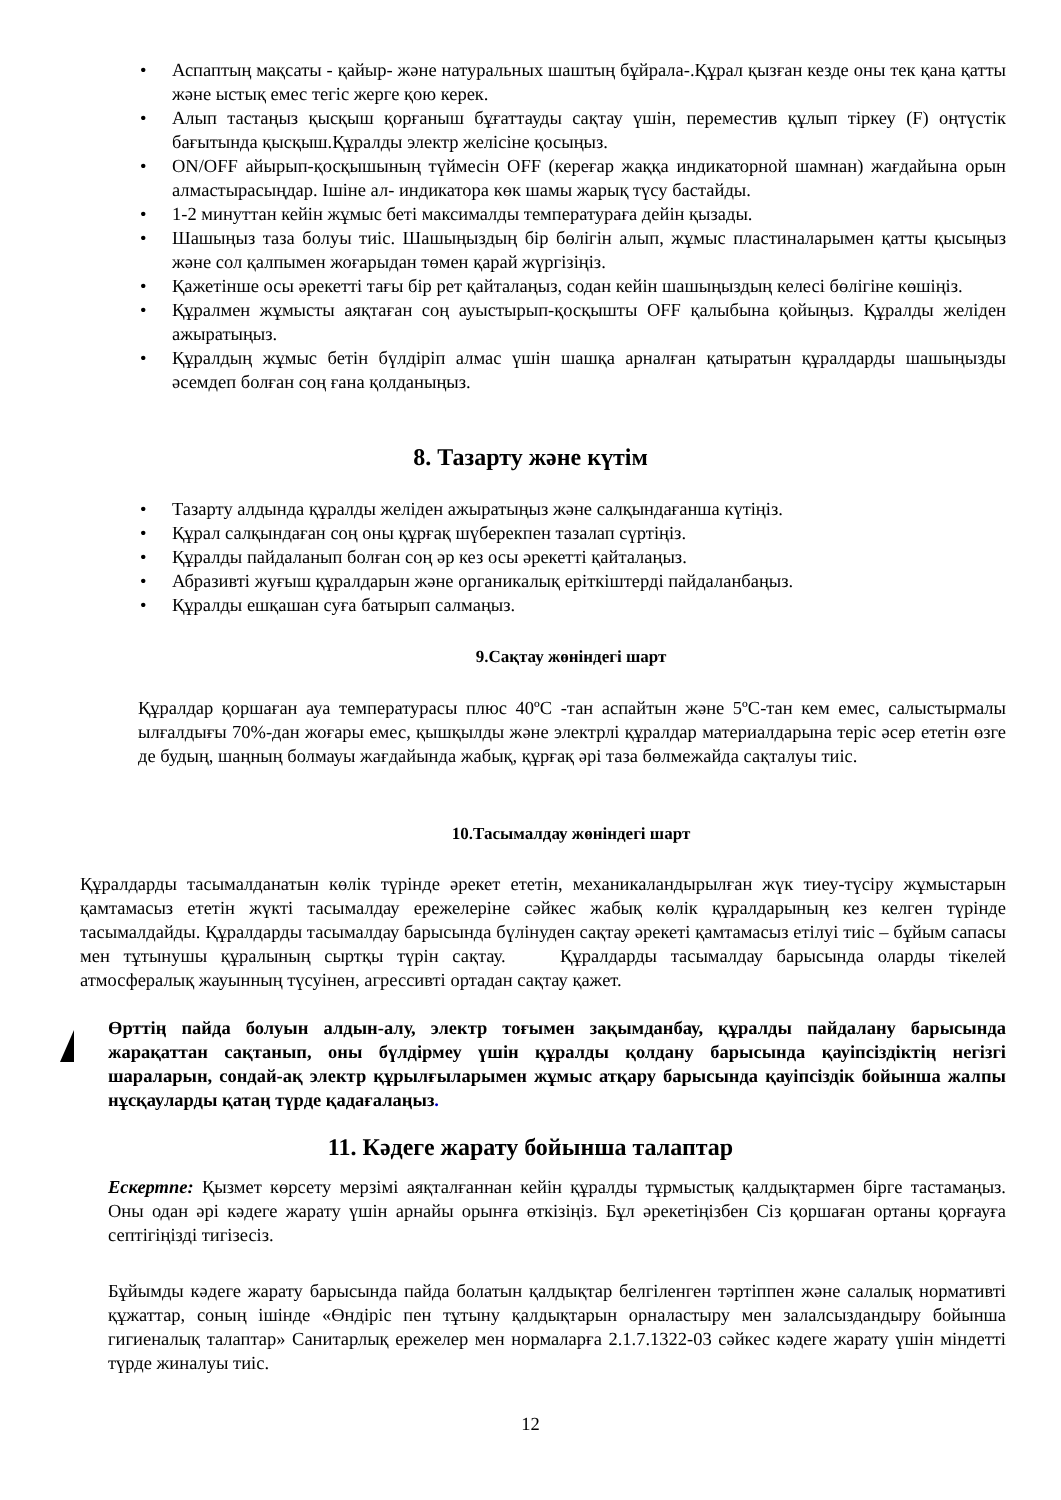• Аспаптың мақсаты - қайыр- және натуральных шаштың бұйрала-.Құрал қызған кезде оны тек қана қатты және ыстық емес тегіс жерге қою керек.
• Алып тастаңыз қысқыш қорғаныш бұғаттауды сақтау үшін, переместив құлып тіркеу (F) оңтүстік бағытында қысқыш.Құралды электр желісіне қосыңыз.
• ON/OFF айырып-қосқышының түймесін OFF (кереғар жаққа индикаторной шамнан) жағдайына орын алмастырасыңдар. Ішіне ал- индикатора көк шамы жарық түсу бастайды.
• 1-2 минуттан кейін жұмыс беті максималды температураға дейін қызады.
• Шашыңыз таза болуы тиіс. Шашыңыздың бір бөлігін алып, жұмыс пластиналарымен қатты қысыңыз және сол қалпымен жоғарыдан төмен қарай жүргізіңіз.
• Қажетінше осы әрекетті тағы бір рет қайталаңыз, содан кейін шашыңыздың келесі бөлігіне көшіңіз.
• Құралмен жұмысты аяқтаған соң ауыстырып-қосқышты OFF қалыбына қойыңыз. Құралды желіден ажыратыңыз.
• Құралдың жұмыс бетін бүлдіріп алмас үшін шашқа арналған қатыратын құралдарды шашыңызды әсемдеп болған соң ғана қолданыңыз.
8. Тазарту және күтім
• Тазарту алдында құралды желіден ажыратыңыз және салқындағанша күтіңіз.
• Құрал салқындаған соң оны құрғақ шүберекпен тазалап сүртіңіз.
• Құралды пайдаланып болған соң әр кез осы әрекетті қайталаңыз.
• Абразивті жуғыш құралдарын және органикалық еріткіштерді пайдаланбаңыз.
• Құралды ешқашан суға батырып салмаңыз.
9.Сақтау жөніндегі шарт
Құралдар қоршаған ауа температурасы плюс 40ºС -тан аспайтын және 5ºС-тан кем емес, салыстырмалы ылғалдығы 70%-дан жоғары емес, қышқылды және электрлі құралдар материалдарына теріс әсер ететін өзге де будың, шаңның болмауы жағдайында жабық, құрғақ әрі таза бөлмежайда сақталуы тиіс.
10.Тасымалдау жөніндегі шарт
Құралдарды тасымалданатын көлік түрінде әрекет ететін, механикаландырылған жүк тиеу-түсіру жұмыстарын қамтамасыз ететін жүкті тасымалдау ережелеріне сәйкес жабық көлік құралдарының кез келген түрінде тасымалдайды. Құралдарды тасымалдау барысында бүлінуден сақтау әрекеті қамтамасыз етілуі тиіс – бұйым сапасы мен тұтынушы құралының сыртқы түрін сақтау. Құралдарды тасымалдау барысында оларды тікелей атмосфералық жауынның түсуінен, агрессивті ортадан сақтау қажет.
Өрттің пайда болуын алдын-алу, электр тоғымен зақымданбау, құралды пайдалану барысында жарақаттан сақтанып, оны бүлдірмеу үшін құралды қолдану барысында қауіпсіздіктің негізгі шараларын, сондай-ақ электр құрылғыларымен жұмыс атқару барысында қауіпсіздік бойынша жалпы нұсқауларды қатаң түрде қадағалаңыз.
11. Кәдеге жарату бойынша талаптар
Ескертпе: Қызмет көрсету мерзімі аяқталғаннан кейін құралды тұрмыстық қалдықтармен бірге тастамаңыз. Оны одан әрі кәдеге жарату үшін арнайы орынға өткізіңіз. Бұл әрекетіңізбен Сіз қоршаған ортаны қорғауға септігіңізді тигізесіз.
Бұйымды кәдеге жарату барысында пайда болатын қалдықтар белгіленген тәртіппен және салалық нормативті құжаттар, соның ішінде «Өндіріс пен тұтыну қалдықтарын орналастыру мен залалсыздандыру бойынша гигиеналық талаптар» Санитарлық ережелер мен нормаларға 2.1.7.1322-03 сәйкес кәдеге жарату үшін міндетті түрде жиналуы тиіс.
12